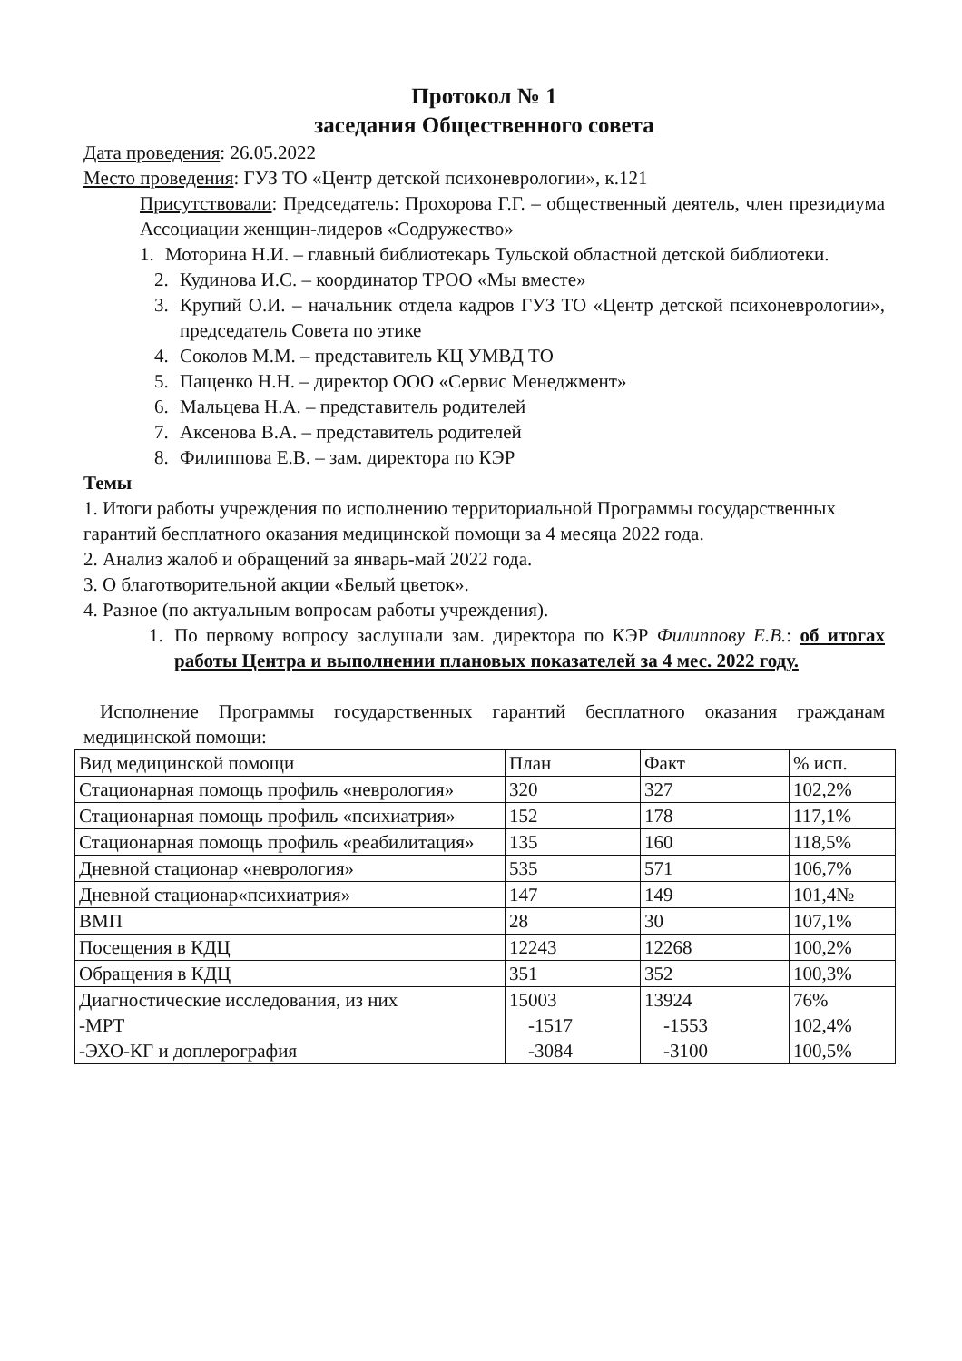Протокол № 1
заседания Общественного совета
Дата проведения: 26.05.2022
Место проведения: ГУЗ ТО «Центр детской психоневрологии», к.121
Присутствовали: Председатель: Прохорова Г.Г. – общественный деятель, член президиума Ассоциации женщин-лидеров «Содружество»
1. Моторина Н.И. – главный библиотекарь Тульской областной детской библиотеки.
2. Кудинова И.С. – координатор ТРОО «Мы вместе»
3. Крупий О.И. – начальник отдела кадров ГУЗ ТО «Центр детской психоневрологии», председатель Совета по этике
4. Соколов М.М. – представитель КЦ УМВД ТО
5. Пащенко Н.Н. – директор ООО «Сервис Менеджмент»
6. Мальцева Н.А. – представитель родителей
7. Аксенова В.А. – представитель родителей
8. Филиппова Е.В. – зам. директора по КЭР
Темы
1. Итоги работы учреждения по исполнению территориальной Программы государственных гарантий бесплатного оказания медицинской помощи за 4 месяца 2022 года.
2. Анализ жалоб и обращений за январь-май 2022 года.
3. О благотворительной акции «Белый цветок».
4. Разное (по актуальным вопросам работы учреждения).
1. По первому вопросу заслушали зам. директора по КЭР Филиппову Е.В.: об итогах работы Центра и выполнении плановых показателей за 4 мес. 2022 году.
Исполнение Программы государственных гарантий бесплатного оказания гражданам медицинской помощи:
| Вид медицинской помощи | План | Факт | % исп. |
| Стационарная помощь профиль «неврология» | 320 | 327 | 102,2% |
| Стационарная помощь профиль «психиатрия» | 152 | 178 | 117,1% |
| Стационарная помощь профиль «реабилитация» | 135 | 160 | 118,5% |
| Дневной стационар «неврология» | 535 | 571 | 106,7% |
| Дневной стационар«психиатрия» | 147 | 149 | 101,4№ |
| ВМП | 28 | 30 | 107,1% |
| Посещения в КДЦ | 12243 | 12268 | 100,2% |
| Обращения в КДЦ | 351 | 352 | 100,3% |
| Диагностические исследования, из них -МРТ -ЭХО-КГ и доплерография | 15003 -1517 -3084 | 13924 -1553 -3100 | 76% 102,4% 100,5% |